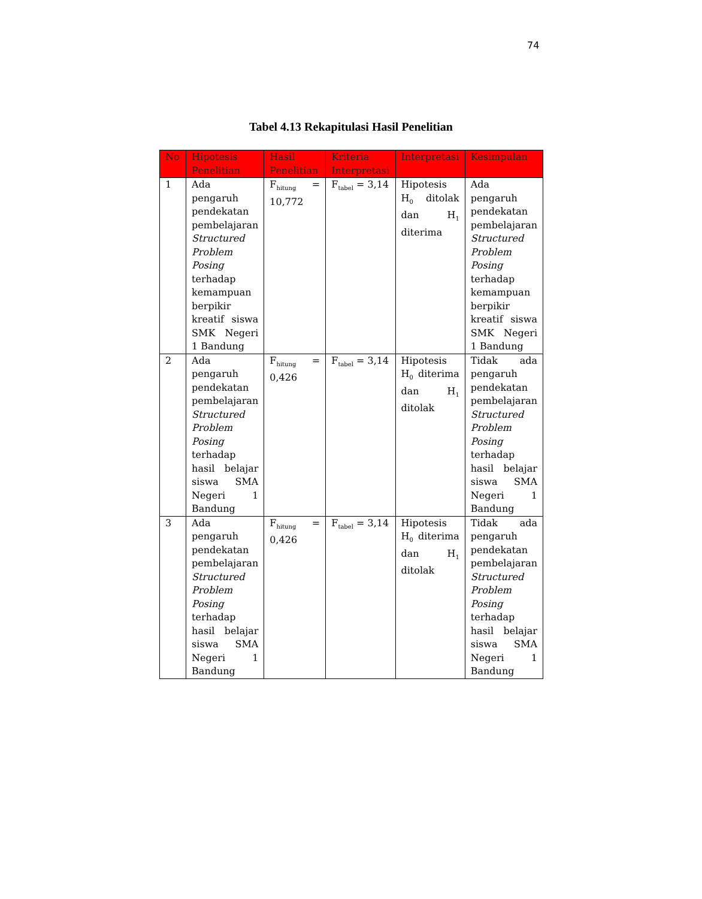74
Tabel 4.13 Rekapitulasi Hasil Penelitian
| No | Hipotesis Penelitian | Hasil Penelitian | Kriteria Interpretasi | Interpretasi | Kesimpulan |
| --- | --- | --- | --- | --- | --- |
| 1 | Ada pengaruh pendekatan pembelajaran Structured Problem Posing terhadap kemampuan berpikir kreatif siswa SMK Negeri 1 Bandung | F<sub>hitung</sub> = 10,772 | F<sub>tabel</sub> = 3,14 | Hipotesis H<sub>0</sub> ditolak dan H<sub>1</sub> diterima | Ada pengaruh pendekatan pembelajaran Structured Problem Posing terhadap kemampuan berpikir kreatif siswa SMK Negeri 1 Bandung |
| 2 | Ada pengaruh pendekatan pembelajaran Structured Problem Posing terhadap hasil belajar siswa SMA Negeri 1 Bandung | F<sub>hitung</sub> = 0,426 | F<sub>tabel</sub> = 3,14 | Hipotesis H<sub>0</sub> diterima dan H<sub>1</sub> ditolak | Tidak ada pengaruh pendekatan pembelajaran Structured Problem Posing terhadap hasil belajar siswa SMA Negeri 1 Bandung |
| 3 | Ada pengaruh pendekatan pembelajaran Structured Problem Posing terhadap hasil belajar siswa SMA Negeri 1 Bandung | F<sub>hitung</sub> = 0,426 | F<sub>tabel</sub> = 3,14 | Hipotesis H<sub>0</sub> diterima dan H<sub>1</sub> ditolak | Tidak ada pengaruh pendekatan pembelajaran Structured Problem Posing terhadap hasil belajar siswa SMA Negeri 1 Bandung |